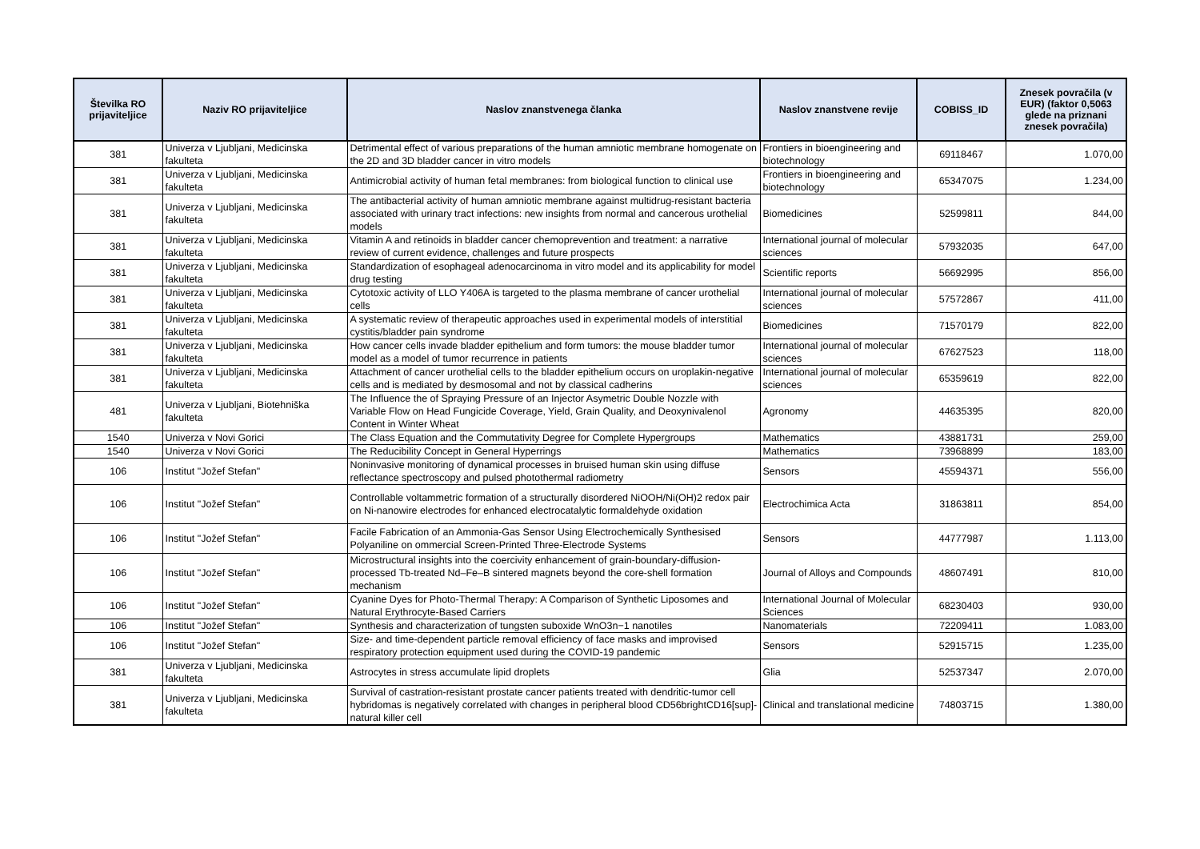| Številka RO prijaviteljice | Naziv RO prijaviteljice | Naslov znanstvenega članka | Naslov znanstvene revije | COBISS_ID | Znesek povračila (v EUR) (faktor 0,5063 glede na priznani znesek povračila) |
| --- | --- | --- | --- | --- | --- |
| 381 | Univerza v Ljubljani, Medicinska fakulteta | Detrimental effect of various preparations of the human amniotic membrane homogenate on the 2D and 3D bladder cancer in vitro models | Frontiers in bioengineering and biotechnology | 69118467 | 1.070,00 |
| 381 | Univerza v Ljubljani, Medicinska fakulteta | Antimicrobial activity of human fetal membranes: from biological function to clinical use | Frontiers in bioengineering and biotechnology | 65347075 | 1.234,00 |
| 381 | Univerza v Ljubljani, Medicinska fakulteta | The antibacterial activity of human amniotic membrane against multidrug-resistant bacteria associated with urinary tract infections: new insights from normal and cancerous urothelial models | Biomedicines | 52599811 | 844,00 |
| 381 | Univerza v Ljubljani, Medicinska fakulteta | Vitamin A and retinoids in bladder cancer chemoprevention and treatment: a narrative review of current evidence, challenges and future prospects | International journal of molecular sciences | 57932035 | 647,00 |
| 381 | Univerza v Ljubljani, Medicinska fakulteta | Standardization of esophageal adenocarcinoma in vitro model and its applicability for model drug testing | Scientific reports | 56692995 | 856,00 |
| 381 | Univerza v Ljubljani, Medicinska fakulteta | Cytotoxic activity of LLO Y406A is targeted to the plasma membrane of cancer urothelial cells | International journal of molecular sciences | 57572867 | 411,00 |
| 381 | Univerza v Ljubljani, Medicinska fakulteta | A systematic review of therapeutic approaches used in experimental models of interstitial cystitis/bladder pain syndrome | Biomedicines | 71570179 | 822,00 |
| 381 | Univerza v Ljubljani, Medicinska fakulteta | How cancer cells invade bladder epithelium and form tumors: the mouse bladder tumor model as a model of tumor recurrence in patients | International journal of molecular sciences | 67627523 | 118,00 |
| 381 | Univerza v Ljubljani, Medicinska fakulteta | Attachment of cancer urothelial cells to the bladder epithelium occurs on uroplakin-negative cells and is mediated by desmosomal and not by classical cadherins | International journal of molecular sciences | 65359619 | 822,00 |
| 481 | Univerza v Ljubljani, Biotehniška fakulteta | The Influence the of Spraying Pressure of an Injector Asymetric Double Nozzle with Variable Flow on Head Fungicide Coverage, Yield, Grain Quality, and Deoxynivalenol Content in Winter Wheat | Agronomy | 44635395 | 820,00 |
| 1540 | Univerza v Novi Gorici | The Class Equation and the Commutativity Degree for Complete Hypergroups | Mathematics | 43881731 | 259,00 |
| 1540 | Univerza v Novi Gorici | The Reducibility Concept in General Hyperrings | Mathematics | 73968899 | 183,00 |
| 106 | Institut "Jožef Stefan" | Noninvasive monitoring of dynamical processes in bruised human skin using diffuse reflectance spectroscopy and pulsed photothermal radiometry | Sensors | 45594371 | 556,00 |
| 106 | Institut "Jožef Stefan" | Controllable voltammetric formation of a structurally disordered NiOOH/Ni(OH)2 redox pair on Ni-nanowire electrodes for enhanced electrocatalytic formaldehyde oxidation | Electrochimica Acta | 31863811 | 854,00 |
| 106 | Institut "Jožef Stefan" | Facile Fabrication of an Ammonia-Gas Sensor Using Electrochemically Synthesised Polyaniline on ommercial Screen-Printed Three-Electrode Systems | Sensors | 44777987 | 1.113,00 |
| 106 | Institut "Jožef Stefan" | Microstructural insights into the coercivity enhancement of grain-boundary-diffusion-processed Tb-treated Nd–Fe–B sintered magnets beyond the core-shell formation mechanism | Journal of Alloys and Compounds | 48607491 | 810,00 |
| 106 | Institut "Jožef Stefan" | Cyanine Dyes for Photo-Thermal Therapy: A Comparison of Synthetic Liposomes and Natural Erythrocyte-Based Carriers | International Journal of Molecular Sciences | 68230403 | 930,00 |
| 106 | Institut "Jožef Stefan" | Synthesis and characterization of tungsten suboxide WnO3n−1 nanotiles | Nanomaterials | 72209411 | 1.083,00 |
| 106 | Institut "Jožef Stefan" | Size- and time-dependent particle removal efficiency of face masks and improvised respiratory protection equipment used during the COVID-19 pandemic | Sensors | 52915715 | 1.235,00 |
| 381 | Univerza v Ljubljani, Medicinska fakulteta | Astrocytes in stress accumulate lipid droplets | Glia | 52537347 | 2.070,00 |
| 381 | Univerza v Ljubljani, Medicinska fakulteta | Survival of castration-resistant prostate cancer patients treated with dendritic-tumor cell hybridomas is negatively correlated with changes in peripheral blood CD56brightCD16[sup]-natural killer cell | Clinical and translational medicine | 74803715 | 1.380,00 |